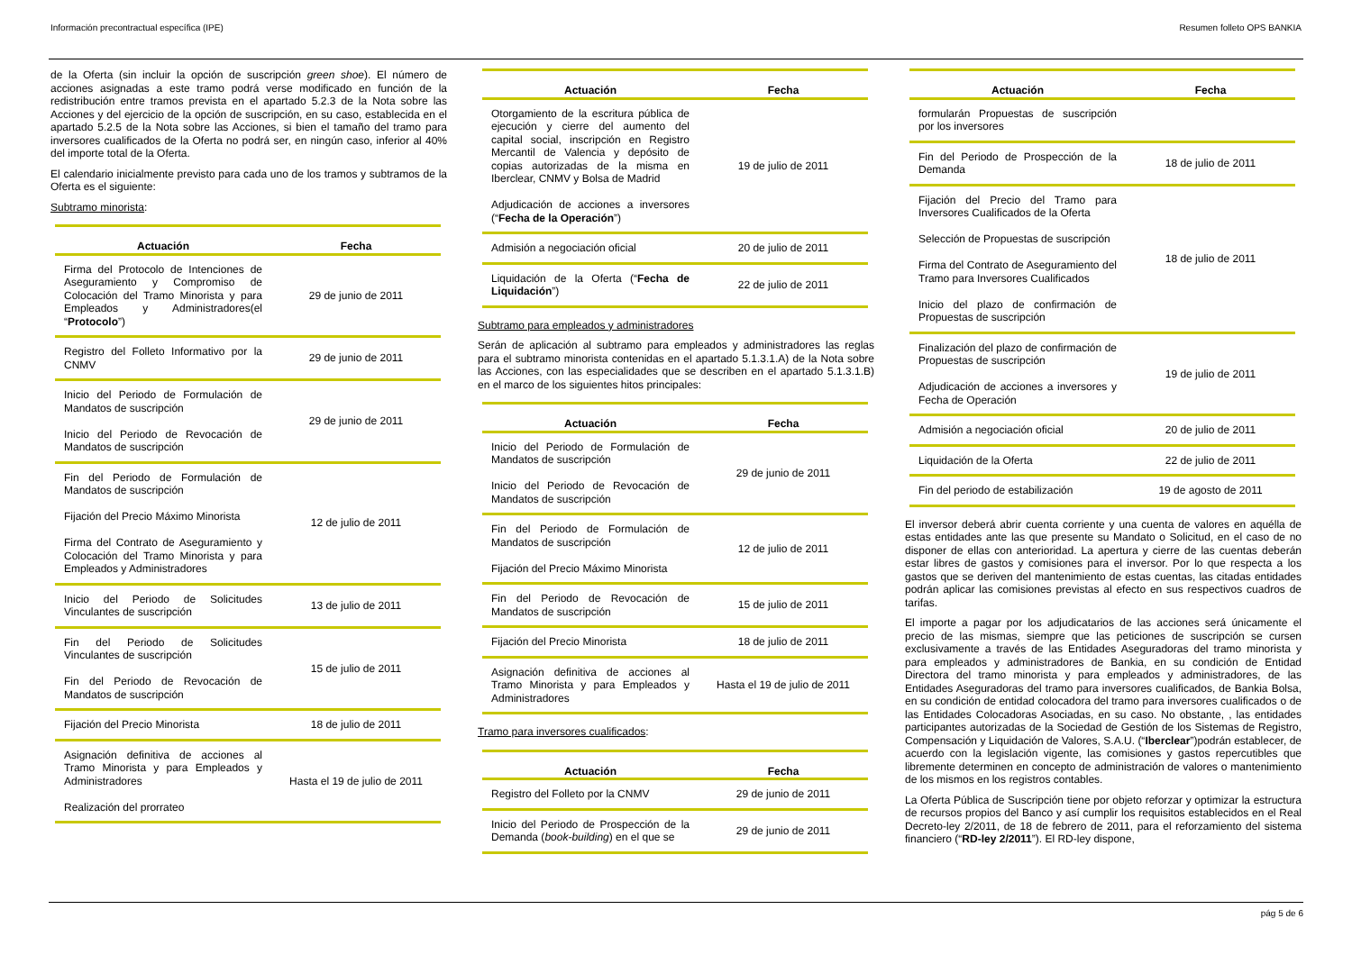Información precontractual específica (IPE) Resumen folleto OPS BANKIA
de la Oferta (sin incluir la opción de suscripción green shoe). El número de acciones asignadas a este tramo podrá verse modificado en función de la redistribución entre tramos prevista en el apartado 5.2.3 de la Nota sobre las Acciones y del ejercicio de la opción de suscripción, en su caso, establecida en el apartado 5.2.5 de la Nota sobre las Acciones, si bien el tamaño del tramo para inversores cualificados de la Oferta no podrá ser, en ningún caso, inferior al 40% del importe total de la Oferta.
El calendario inicialmente previsto para cada uno de los tramos y subtramos de la Oferta es el siguiente:
Subtramo minorista:
| Actuación | Fecha |
| --- | --- |
| Firma del Protocolo de Intenciones de Aseguramiento y Compromiso de Colocación del Tramo Minorista y para Empleados y Administradores(el “ Protocolo ”) | 29 de junio de 2011 |
| Registro del Folleto Informativo por la CNMV | 29 de junio de 2011 |
| Inicio del Periodo de Formulación de Mandatos de suscripción Inicio del Periodo de Revocación de Mandatos de suscripción | 29 de junio de 2011 |
| Fin del Periodo de Formulación de Mandatos de suscripción Fijación del Precio Máximo Minorista Firma del Contrato de Aseguramiento y Colocación del Tramo Minorista y para Empleados y Administradores | 12 de julio de 2011 |
| Inicio del Periodo de Solicitudes Vinculantes de suscripción | 13 de julio de 2011 |
| Fin del Periodo de Solicitudes Vinculantes de suscripción Fin del Periodo de Revocación de Mandatos de suscripción | 15 de julio de 2011 |
| Fijación del Precio Minorista | 18 de julio de 2011 |
| Asignación definitiva de acciones al Tramo Minorista y para Empleados y Administradores Realización del prorrateo | Hasta el 19 de julio de 2011 |
| Actuación | Fecha |
| --- | --- |
| Otorgamiento de la escritura pública de ejecución y cierre del aumento del capital social, inscripción en Registro Mercantil de Valencia y depósito de copias autorizadas de la misma en Iberclear, CNMV y Bolsa de Madrid Adjudicación de acciones a inversores (“ Fecha de la Operación ”) | 19 de julio de 2011 |
| Admisión a negociación oficial | 20 de julio de 2011 |
| Liquidación de la Oferta (“ Fecha de Liquidación ”) | 22 de julio de 2011 |
Subtramo para empleados y administradores
Serán de aplicación al subtramo para empleados y administradores las reglas para el subtramo minorista contenidas en el apartado 5.1.3.1.A) de la Nota sobre las Acciones, con las especialidades que se describen en el apartado 5.1.3.1.B) en el marco de los siguientes hitos principales:
| Actuación | Fecha |
| --- | --- |
| Inicio del Periodo de Formulación de Mandatos de suscripción Inicio del Periodo de Revocación de Mandatos de suscripción | 29 de junio de 2011 |
| Fin del Periodo de Formulación de Mandatos de suscripción Fijación del Precio Máximo Minorista | 12 de julio de 2011 |
| Fin del Periodo de Revocación de Mandatos de suscripción | 15 de julio de 2011 |
| Fijación del Precio Minorista | 18 de julio de 2011 |
| Asignación definitiva de acciones al Tramo Minorista y para Empleados y Administradores | Hasta el 19 de julio de 2011 |
Tramo para inversores cualificados:
| Actuación | Fecha |
| --- | --- |
| Registro del Folleto por la CNMV | 29 de junio de 2011 |
| Inicio del Periodo de Prospección de la Demanda ( book-building ) en el que se | 29 de junio de 2011 |
| Actuación | Fecha |
| --- | --- |
| formularán Propuestas de suscripción por los inversores | |
| Fin del Periodo de Prospección de la Demanda | 18 de julio de 2011 |
| Fijación del Precio del Tramo para Inversores Cualificados de la Oferta Selección de Propuestas de suscripción Firma del Contrato de Aseguramiento del Tramo para Inversores Cualificados Inicio del plazo de confirmación de Propuestas de suscripción | 18 de julio de 2011 |
| Finalización del plazo de confirmación de Propuestas de suscripción Adjudicación de acciones a inversores y Fecha de Operación | 19 de julio de 2011 |
| Admisión a negociación oficial | 20 de julio de 2011 |
| Liquidación de la Oferta | 22 de julio de 2011 |
| Fin del periodo de estabilización | 19 de agosto de 2011 |
El inversor deberá abrir cuenta corriente y una cuenta de valores en aquélla de estas entidades ante las que presente su Mandato o Solicitud, en el caso de no disponer de ellas con anterioridad. La apertura y cierre de las cuentas deberán estar libres de gastos y comisiones para el inversor. Por lo que respecta a los gastos que se deriven del mantenimiento de estas cuentas, las citadas entidades podrán aplicar las comisiones previstas al efecto en sus respectivos cuadros de tarifas.
El importe a pagar por los adjudicatarios de las acciones será únicamente el precio de las mismas, siempre que las peticiones de suscripción se cursen exclusivamente a través de las Entidades Aseguradoras del tramo minorista y para empleados y administradores de Bankia, en su condición de Entidad Directora del tramo minorista y para empleados y administradores, de las Entidades Aseguradoras del tramo para inversores cualificados, de Bankia Bolsa, en su condición de entidad colocadora del tramo para inversores cualificados o de las Entidades Colocadoras Asociadas, en su caso. No obstante, , las entidades participantes autorizadas de la Sociedad de Gestión de los Sistemas de Registro, Compensación y Liquidación de Valores, S.A.U. (“Iberclear”)podrán establecer, de acuerdo con la legislación vigente, las comisiones y gastos repercutibles que libremente determinen en concepto de administración de valores o mantenimiento de los mismos en los registros contables.
La Oferta Pública de Suscripción tiene por objeto reforzar y optimizar la estructura de recursos propios del Banco y así cumplir los requisitos establecidos en el Real Decreto-ley 2/2011, de 18 de febrero de 2011, para el reforzamiento del sistema financiero (“RD-ley 2/2011”). El RD-ley dispone,
pág 5 de 6